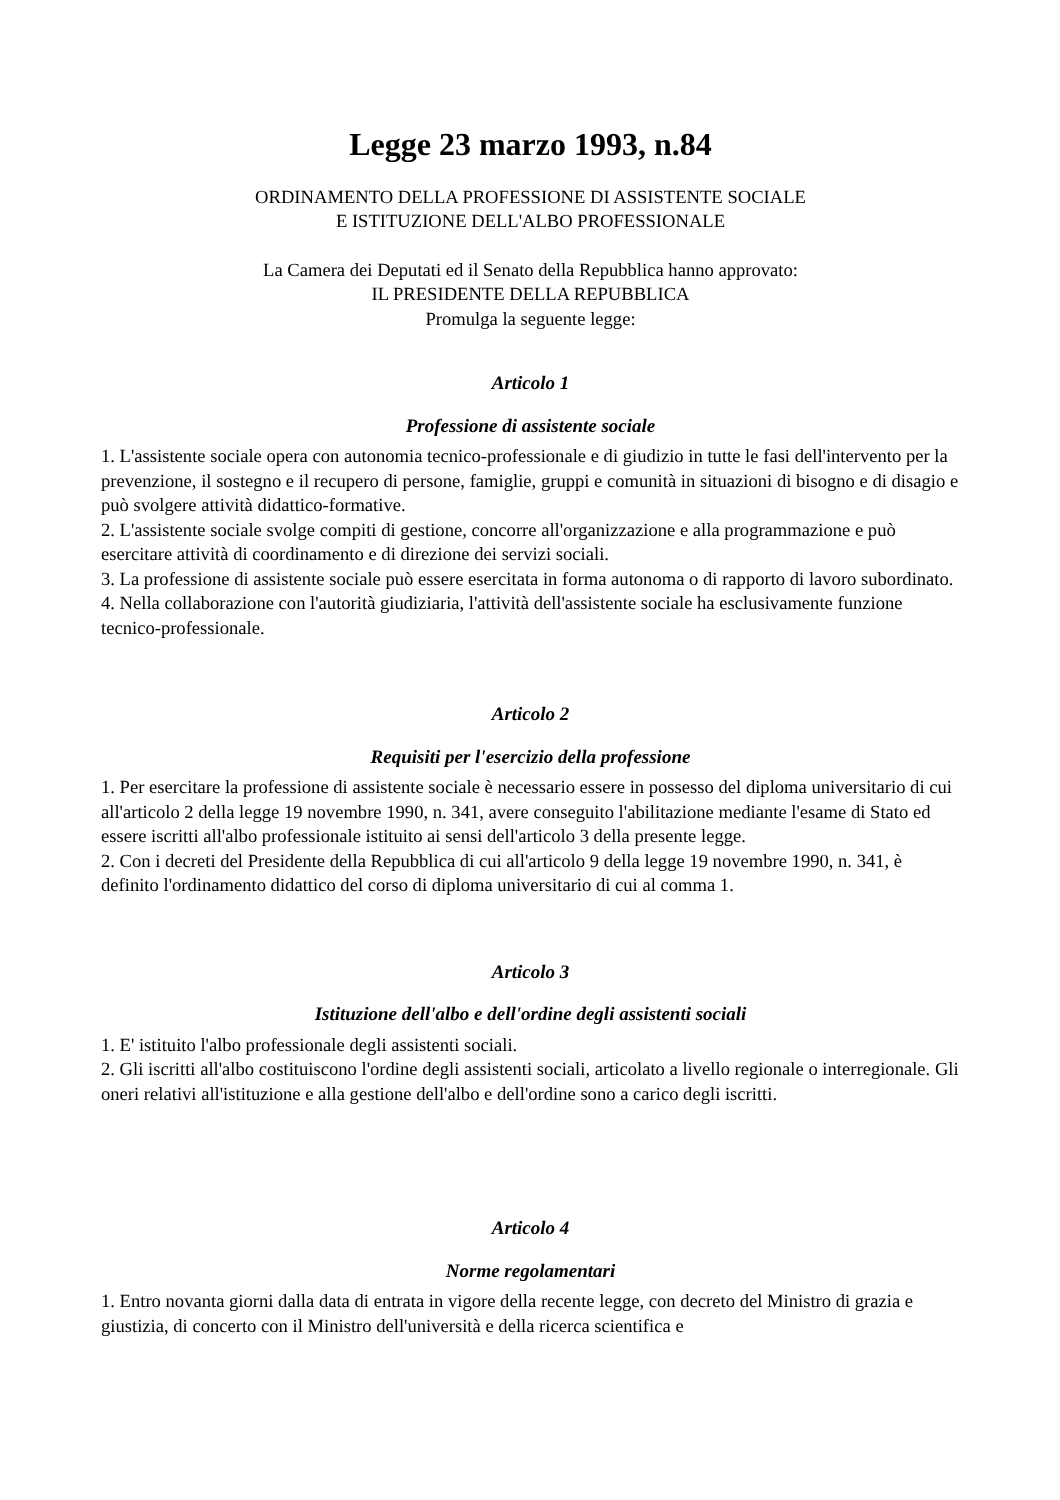Legge 23 marzo 1993, n.84
ORDINAMENTO DELLA PROFESSIONE DI ASSISTENTE SOCIALE
E ISTITUZIONE DELL'ALBO PROFESSIONALE
La Camera dei Deputati ed il Senato della Repubblica hanno approvato:
IL PRESIDENTE DELLA REPUBBLICA
Promulga la seguente legge:
Articolo 1
Professione di assistente sociale
1. L'assistente sociale opera con autonomia tecnico-professionale e di giudizio in tutte le fasi dell'intervento per la prevenzione, il sostegno e il recupero di persone, famiglie, gruppi e comunità in situazioni di bisogno e di disagio e può svolgere attività didattico-formative.
2. L'assistente sociale svolge compiti di gestione, concorre all'organizzazione e alla programmazione e può esercitare attività di coordinamento e di direzione dei servizi sociali.
3. La professione di assistente sociale può essere esercitata in forma autonoma o di rapporto di lavoro subordinato.
4. Nella collaborazione con l'autorità giudiziaria, l'attività dell'assistente sociale ha esclusivamente funzione tecnico-professionale.
Articolo 2
Requisiti per l'esercizio della professione
1. Per esercitare la professione di assistente sociale è necessario essere in possesso del diploma universitario di cui all'articolo 2 della legge 19 novembre 1990, n. 341, avere conseguito l'abilitazione mediante l'esame di Stato ed essere iscritti all'albo professionale istituito ai sensi dell'articolo 3 della presente legge.
2. Con i decreti del Presidente della Repubblica di cui all'articolo 9 della legge 19 novembre 1990, n. 341, è definito l'ordinamento didattico del corso di diploma universitario di cui al comma 1.
Articolo 3
Istituzione dell'albo e dell'ordine degli assistenti sociali
1. E' istituito l'albo professionale degli assistenti sociali.
2. Gli iscritti all'albo costituiscono l'ordine degli assistenti sociali, articolato a livello regionale o interregionale. Gli oneri relativi all'istituzione e alla gestione dell'albo e dell'ordine sono a carico degli iscritti.
Articolo 4
Norme regolamentari
1. Entro novanta giorni dalla data di entrata in vigore della recente legge, con decreto del Ministro di grazia e giustizia, di concerto con il Ministro dell'università e della ricerca scientifica e